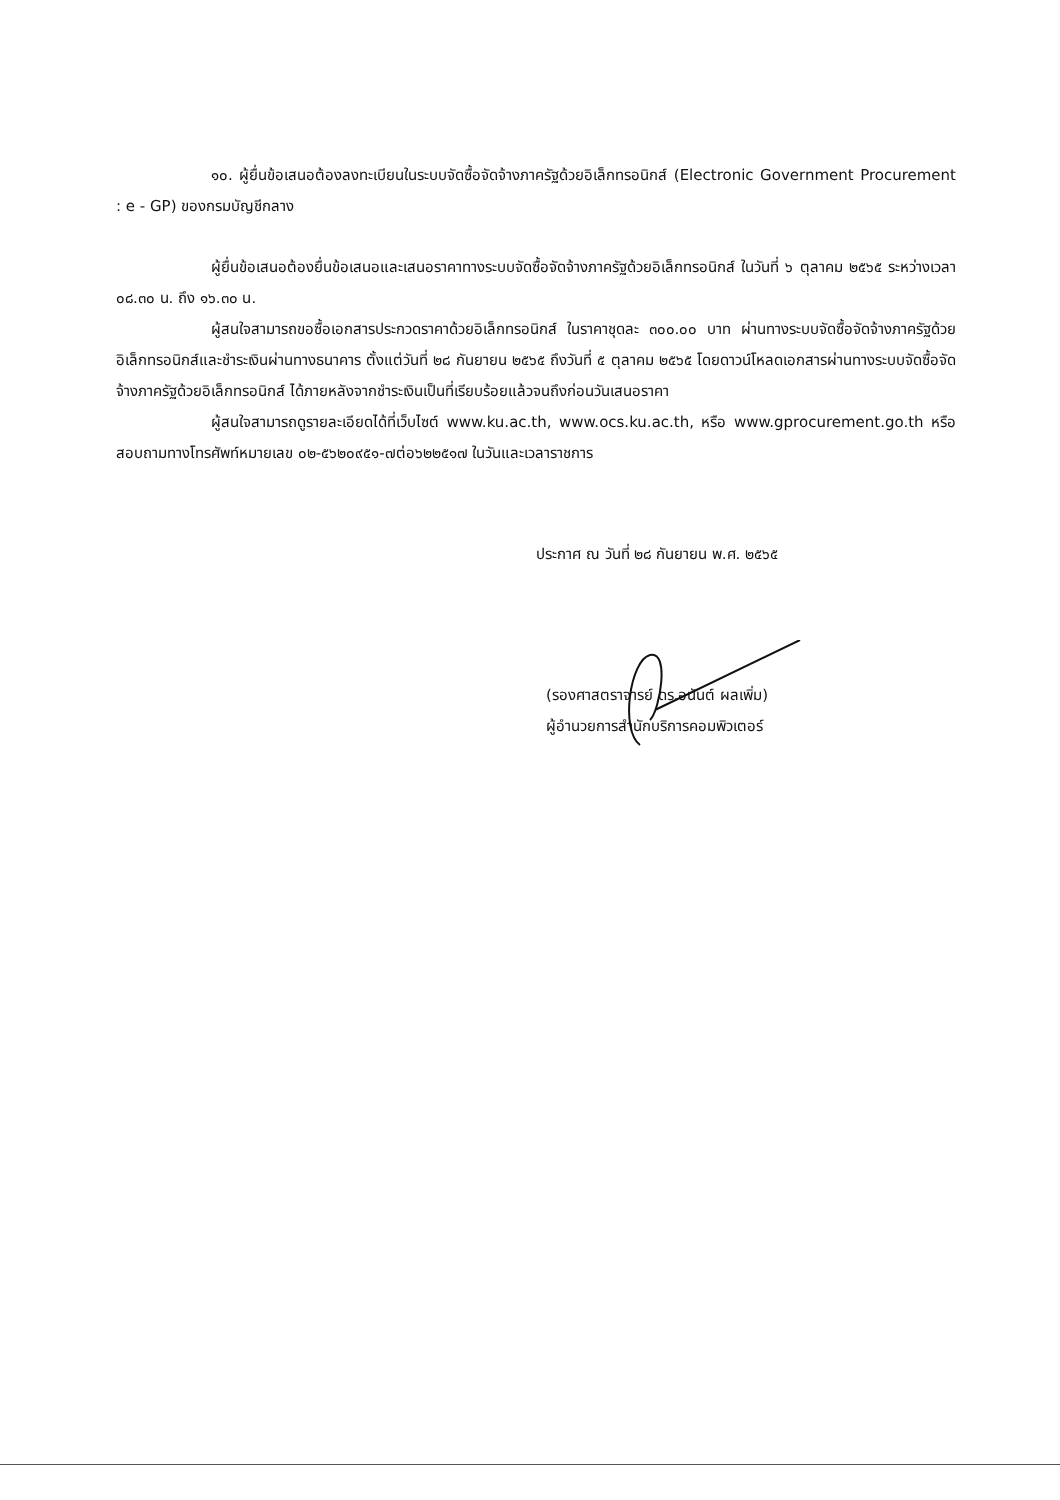๑๐. ผู้ยื่นข้อเสนอต้องลงทะเบียนในระบบจัดซื้อจัดจ้างภาครัฐด้วยอิเล็กทรอนิกส์ (Electronic Government Procurement : e - GP) ของกรมบัญชีกลาง
ผู้ยื่นข้อเสนอต้องยื่นข้อเสนอและเสนอราคาทางระบบจัดซื้อจัดจ้างภาครัฐด้วยอิเล็กทรอนิกส์ ในวันที่ ๖ ตุลาคม ๒๕๖๕ ระหว่างเวลา ๐๘.๓๐ น. ถึง ๑๖.๓๐ น.
ผู้สนใจสามารถขอซื้อเอกสารประกวดราคาด้วยอิเล็กทรอนิกส์ ในราคาชุดละ ๓๐๐.๐๐ บาท ผ่านทางระบบจัดซื้อจัดจ้างภาครัฐด้วยอิเล็กทรอนิกส์และชำระเงินผ่านทางธนาคาร ตั้งแต่วันที่ ๒๘ กันยายน ๒๕๖๕ ถึงวันที่ ๕ ตุลาคม ๒๕๖๕ โดยดาวน์โหลดเอกสารผ่านทางระบบจัดซื้อจัดจ้างภาครัฐด้วยอิเล็กทรอนิกส์ ได้ภายหลังจากชำระเงินเป็นที่เรียบร้อยแล้วจนถึงก่อนวันเสนอราคา
ผู้สนใจสามารถดูรายละเอียดได้ที่เว็บไซต์ www.ku.ac.th, www.ocs.ku.ac.th, หรือ www.gprocurement.go.th หรือสอบถามทางโทรศัพท์หมายเลข ๐๒-๕๖๒๐๙๕๑-๗ต่อ๖๒๒๕๑๗ ในวันและเวลาราชการ
ประกาศ ณ วันที่ ๒๘ กันยายน พ.ศ. ๒๕๖๕
(รองศาสตราจารย์ ดร.อนันต์ ผลเพิ่ม)
ผู้อำนวยการสำนักบริการคอมพิวเตอร์